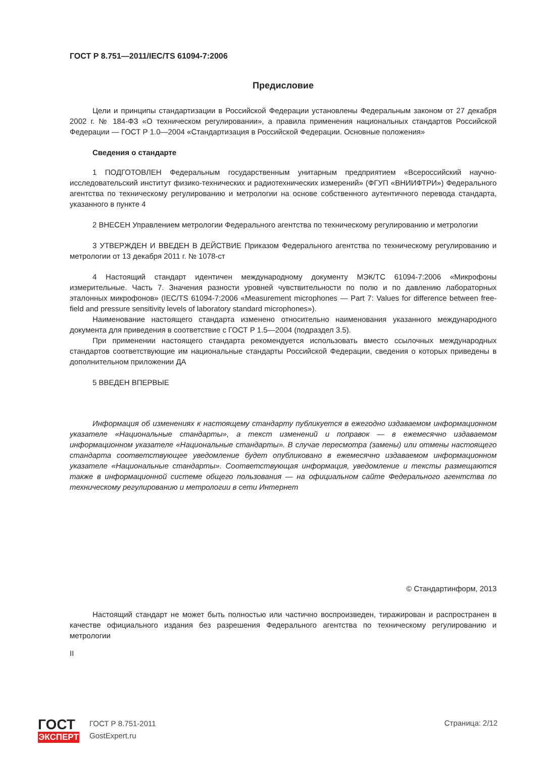ГОСТ Р 8.751—2011/IEC/TS 61094-7:2006
Предисловие
Цели и принципы стандартизации в Российской Федерации установлены Федеральным законом от 27 декабря 2002 г. № 184-ФЗ «О техническом регулировании», а правила применения национальных стандартов Российской Федерации — ГОСТ Р 1.0—2004 «Стандартизация в Российской Федерации. Основные положения»
Сведения о стандарте
1 ПОДГОТОВЛЕН Федеральным государственным унитарным предприятием «Всероссийский научно-исследовательский институт физико-технических и радиотехнических измерений» (ФГУП «ВНИИФТРИ») Федерального агентства по техническому регулированию и метрологии на основе собственного аутентичного перевода стандарта, указанного в пункте 4
2 ВНЕСЕН Управлением метрологии Федерального агентства по техническому регулированию и метрологии
3 УТВЕРЖДЕН И ВВЕДЕН В ДЕЙСТВИЕ Приказом Федерального агентства по техническому регулированию и метрологии от 13 декабря 2011 г. № 1078-ст
4 Настоящий стандарт идентичен международному документу МЭК/ТС 61094-7:2006 «Микрофоны измерительные. Часть 7. Значения разности уровней чувствительности по полю и по давлению лабораторных эталонных микрофонов» (IEC/TS 61094-7:2006 «Measurement microphones — Part 7: Values for difference between free-field and pressure sensitivity levels of laboratory standard microphones»).
Наименование настоящего стандарта изменено относительно наименования указанного международного документа для приведения в соответствие с ГОСТ Р 1.5—2004 (подраздел 3.5).
При применении настоящего стандарта рекомендуется использовать вместо ссылочных международных стандартов соответствующие им национальные стандарты Российской Федерации, сведения о которых приведены в дополнительном приложении ДА
5 ВВЕДЕН ВПЕРВЫЕ
Информация об изменениях к настоящему стандарту публикуется в ежегодно издаваемом информационном указателе «Национальные стандарты», а текст изменений и поправок — в ежемесячно издаваемом информационном указателе «Национальные стандарты». В случае пересмотра (замены) или отмены настоящего стандарта соответствующее уведомление будет опубликовано в ежемесячно издаваемом информационном указателе «Национальные стандарты». Соответствующая информация, уведомление и тексты размещаются также в информационной системе общего пользования — на официальном сайте Федерального агентства по техническому регулированию и метрологии в сети Интернет
© Стандартинформ, 2013
Настоящий стандарт не может быть полностью или частично воспроизведен, тиражирован и распространен в качестве официального издания без разрешения Федерального агентства по техническому регулированию и метрологии
II
ГОСТ
ЭКСПЕРТ
ГОСТ Р 8.751-2011
GostExpert.ru
Страница: 2/12